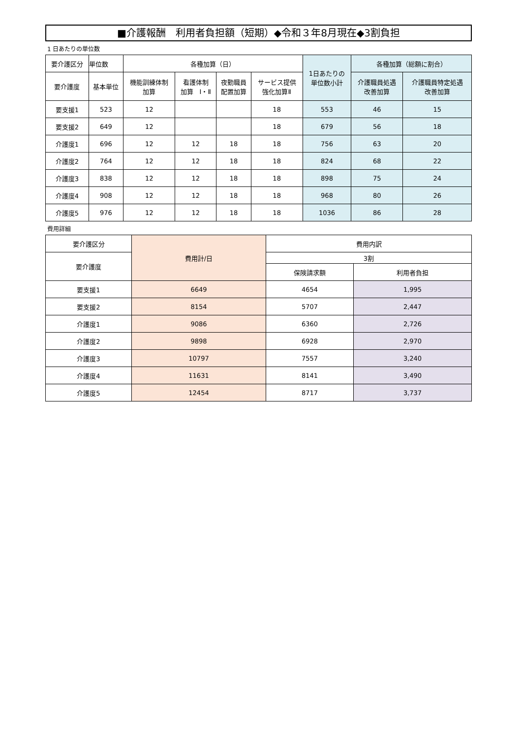■介護報酬　利用者負担額（短期）◆令和３年8月現在◆3割負担
1 日あたりの単位数
| 要介護区分 | 単位数 | 各種加算（日） | | | | 1日あたりの 単位数小計 | 各種加算（総額に割合） | |
| --- | --- | --- | --- | --- | --- | --- | --- | --- |
| 要介護度 | 基本単位 | 機能訓練体制 加算 | 看護体制 加算 Ⅰ・Ⅱ | 夜勤職員 配置加算 | サービス提供 強化加算Ⅱ | | 介護職員処遇 改善加算 | 介護職員特定処遇 改善加算 |
| 要支援1 | 523 | 12 | | | 18 | 553 | 46 | 15 |
| 要支援2 | 649 | 12 | | | 18 | 679 | 56 | 18 |
| 介護度1 | 696 | 12 | 12 | 18 | 18 | 756 | 63 | 20 |
| 介護度2 | 764 | 12 | 12 | 18 | 18 | 824 | 68 | 22 |
| 介護度3 | 838 | 12 | 12 | 18 | 18 | 898 | 75 | 24 |
| 介護度4 | 908 | 12 | 12 | 18 | 18 | 968 | 80 | 26 |
| 介護度5 | 976 | 12 | 12 | 18 | 18 | 1036 | 86 | 28 |
費用詳細
| 要介護区分 | 費用計/日 | 費用内訳 | |
| --- | --- | --- | --- |
| 要介護度 | | 3割 | |
| | | 保険請求額 | 利用者負担 |
| 要支援1 | 6649 | 4654 | 1,995 |
| 要支援2 | 8154 | 5707 | 2,447 |
| 介護度1 | 9086 | 6360 | 2,726 |
| 介護度2 | 9898 | 6928 | 2,970 |
| 介護度3 | 10797 | 7557 | 3,240 |
| 介護度4 | 11631 | 8141 | 3,490 |
| 介護度5 | 12454 | 8717 | 3,737 |